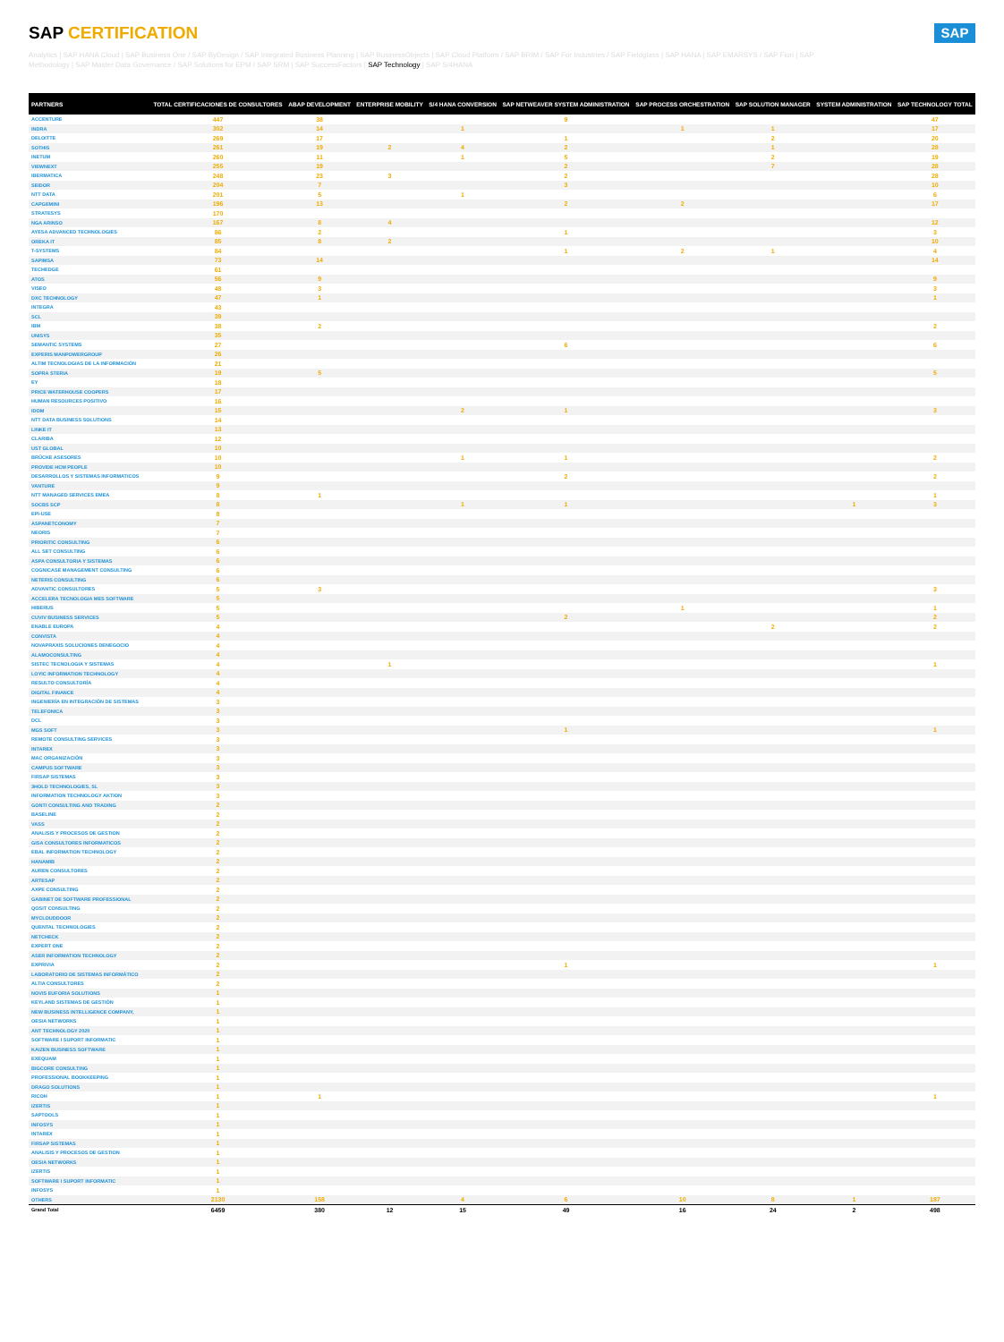SAP CERTIFICATION
SAP
Analytics | SAP HANA Cloud | SAP Business One / SAP ByDesign / SAP Integrated Business Planning | SAP BusinessObjects | SAP Cloud Platform / SAP BRIM / SAP For Industries / SAP Fieldglass | SAP HANA | SAP EMARSYS / SAP Fiori | SAP Methodology | SAP Master Data Governance / SAP Solutions for EPM / SAP SRM | SAP SuccessFactors | SAP Technology | SAP S/4HANA
| PARTNERS | TOTAL CERTIFICACIONES DE CONSULTORES | ABAP DEVELOPMENT | ENTERPRISE MOBILITY | S/4 HANA CONVERSION | SAP NETWEAVER SYSTEM ADMINISTRATION | SAP PROCESS ORCHESTRATION | SAP SOLUTION MANAGER | SYSTEM ADMINISTRATION | SAP TECHNOLOGY TOTAL |
| --- | --- | --- | --- | --- | --- | --- | --- | --- | --- |
| ACCENTURE | 447 | 38 | | | 9 | | | | 47 |
| INDRA | 302 | 14 | | 1 | | 1 | 1 | | 17 |
| DELOITTE | 269 | 17 | | | 1 | | 2 | | 20 |
| SOTHIS | 261 | 19 | 2 | 4 | 2 | | 1 | | 28 |
| INETUM | 260 | 11 | | 1 | 5 | | 2 | | 19 |
| VIEWNEXT | 255 | 19 | | | 2 | | 7 | | 28 |
| IBERMATICA | 248 | 23 | 3 | | 2 | | | | 28 |
| SEIDOR | 204 | 7 | | | 3 | | | | 10 |
| NTT DATA | 201 | 5 | | 1 | | | | | 6 |
| CAPGEMINI | 196 | 13 | | | 2 | 2 | | | 17 |
| STRATESYS | 170 | | | | | | | | |
| NGA ARINSO | 167 | 8 | 4 | | | | | | 12 |
| AYESA ADVANCED TECHNOLOGIES | 86 | 2 | | | 1 | | | | 3 |
| OREKA IT | 85 | 8 | 2 | | | | | | 10 |
| T-SYSTEMS | 84 | | | | 1 | 2 | 1 | | 4 |
| SAPIMSA | 73 | 14 | | | | | | | 14 |
| TECHEDGE | 61 | | | | | | | | |
| ATOS | 56 | 9 | | | | | | | 9 |
| VISEO | 48 | 3 | | | | | | | 3 |
| DXC TECHNOLOGY | 47 | 1 | | | | | | | 1 |
| INTEGRA | 43 | | | | | | | | |
| SCL | 39 | | | | | | | | |
| IBM | 38 | 2 | | | | | | | 2 |
| UNISYS | 35 | | | | | | | | |
| SEMANTIC SYSTEMS | 27 | | | | 6 | | | | 6 |
| EXPERIS MANPOWERGROUP | 26 | | | | | | | | |
| ALTIM TECNOLOGIAS DE LA INFORMACIÓN | 21 | | | | | | | | |
| SOPRA STERIA | 19 | 5 | | | | | | | 5 |
| EY | 18 | | | | | | | | |
| PRICE WATERHOUSE COOPERS | 17 | | | | | | | | |
| HUMAN RESOURCES POSITIVO | 16 | | | | | | | | |
| IDOM | 15 | | | 2 | 1 | | | | 3 |
| NTT DATA BUSINESS SOLUTIONS | 14 | | | | | | | | |
| LINKE IT | 13 | | | | | | | | |
| CLARIBA | 12 | | | | | | | | |
| UST GLOBAL | 10 | | | | | | | | |
| BRÜCKE ASESORES | 10 | | | 1 | 1 | | | | 2 |
| PROVIDE HCM PEOPLE | 10 | | | | | | | | |
| DESARROLLOS Y SISTEMAS INFORMATICOS | 9 | | | | 2 | | | | 2 |
| VANTURE | 9 | | | | | | | | |
| NTT MANAGED SERVICES EMEA | 8 | 1 | | | | | | | 1 |
| SOCBS SCP | 8 | | | 1 | 1 | | | 1 | 3 |
| EPI-USE | 8 | | | | | | | | |
| ASPANETCONOMY | 7 | | | | | | | | |
| NEORIS | 7 | | | | | | | | |
| PRIORITIC CONSULTING | 6 | | | | | | | | |
| ALL SET CONSULTING | 6 | | | | | | | | |
| ASPA CONSULTORIA Y SISTEMAS | 6 | | | | | | | | |
| COGNICASE MANAGEMENT CONSULTING | 6 | | | | | | | | |
| NETERIS CONSULTING | 6 | | | | | | | | |
| ADVANTIC CONSULTORES | 5 | 3 | | | | | | | 3 |
| ACCELERA TECNOLOGIA MES SOFTWARE | 5 | | | | | | | | |
| HIBERUS | 5 | | | | | 1 | | | 1 |
| CUVIV BUSINESS SERVICES | 5 | | | | 2 | | | | 2 |
| ENABLE EUROPA | 4 | | | | | | 2 | | 2 |
| CONVISTA | 4 | | | | | | | | |
| NOVAPRAXIS SOLUCIONES DENEGOCIO | 4 | | | | | | | | |
| ALAMOCONSULTING | 4 | | | | | | | | |
| SISTEC TECNOLOGIA Y SISTEMAS | 4 | | 1 | | | | | | 1 |
| LOYIC INFORMATION TECHNOLOGY | 4 | | | | | | | | |
| RESULTO CONSULTORÍA | 4 | | | | | | | | |
| DIGITAL FINANCE | 4 | | | | | | | | |
| INGENIERÍA EN INTEGRACIÓN DE SISTEMAS | 3 | | | | | | | | |
| TELEFONICA | 3 | | | | | | | | |
| DCL | 3 | | | | | | | | |
| MGS SOFT | 3 | | | | 1 | | | | 1 |
| REMOTE CONSULTING SERVICES | 3 | | | | | | | | |
| INTAREX | 3 | | | | | | | | |
| MAC ORGANIZACIÓN | 3 | | | | | | | | |
| CAMPUS SOFTWARE | 3 | | | | | | | | |
| FIRSAP SISTEMAS | 3 | | | | | | | | |
| 3HOLD TECHNOLOGIES, SL | 3 | | | | | | | | |
| INFORMATION TECHNOLOGY AKTION | 3 | | | | | | | | |
| GONTI CONSULTING AND TRADING | 2 | | | | | | | | |
| BASELINE | 2 | | | | | | | | |
| VASS | 2 | | | | | | | | |
| ANALISIS Y PROCESOS DE GESTION | 2 | | | | | | | | |
| GISA CONSULTORES INFORMATICOS | 2 | | | | | | | | |
| EBAL INFORMATION TECHNOLOGY | 2 | | | | | | | | |
| HANAMIB | 2 | | | | | | | | |
| AUREN CONSULTORES | 2 | | | | | | | | |
| ARTESAP | 2 | | | | | | | | |
| AXPE CONSULTING | 2 | | | | | | | | |
| GABINET DE SOFTWARE PROFESSIONAL | 2 | | | | | | | | |
| QOSIT CONSULTING | 2 | | | | | | | | |
| MYCLOUDDOOR | 2 | | | | | | | | |
| QUENTAL TECHNOLOGIES | 2 | | | | | | | | |
| NETCHECK | 2 | | | | | | | | |
| EXPERT ONE | 2 | | | | | | | | |
| ASER INFORMATION TECHNOLOGY | 2 | | | | | | | | |
| EXPRIVIA | 2 | | | | 1 | | | | 1 |
| LABORATORIO DE SISTEMAS INFORMÁTICO | 2 | | | | | | | | |
| ALTIA CONSULTORES | 2 | | | | | | | | |
| NOVIS EUFORIA SOLUTIONS | 1 | | | | | | | | |
| KEYLAND SISTEMAS DE GESTIÓN | 1 | | | | | | | | |
| NEW BUSINESS INTELLIGENCE COMPANY, | 1 | | | | | | | | |
| OESIA NETWORKS | 1 | | | | | | | | |
| ANT TECHNOLOGY 2020 | 1 | | | | | | | | |
| SOFTWARE I SUPORT INFORMATIC | 1 | | | | | | | | |
| KAIZEN BUSINESS SOFTWARE | 1 | | | | | | | | |
| EXEQUAM | 1 | | | | | | | | |
| BIGCORE CONSULTING | 1 | | | | | | | | |
| PROFESSIONAL BOOKKEEPING | 1 | | | | | | | | |
| DRAGO SOLUTIONS | 1 | | | | | | | | |
| RICOH | 1 | 1 | | | | | | | 1 |
| IZERTIS | 1 | | | | | | | | |
| SAPTOOLS | 1 | | | | | | | | |
| INFOSYS | 1 | | | | | | | | |
| INTAREX | 1 | | | | | | | | |
| FIRSAP SISTEMAS | 1 | | | | | | | | |
| ANALISIS Y PROCESOS DE GESTION | 1 | | | | | | | | |
| OESIA NETWORKS | 1 | | | | | | | | |
| IZERTIS | 1 | | | | | | | | |
| SOFTWARE I SUPORT INFORMATIC | 1 | | | | | | | | |
| INFOSYS | 1 | | | | | | | | |
| OTHERS | 2130 | 158 | | 4 | 6 | 10 | 8 | 1 | 187 |
| Grand Total | 6459 | 380 | 12 | 15 | 49 | 16 | 24 | 2 | 498 |